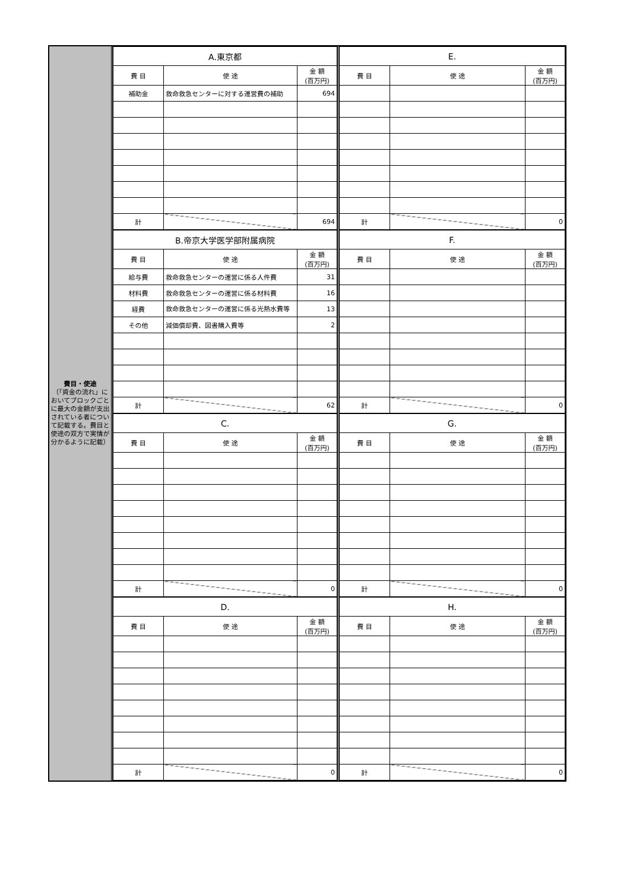費目・使途
（「資金の流れ」においてブロックごとに最大の金額が支出されている者について記載する。費目と使途の双方で実情が分かるように記載）
| A.東京都 | | |
| --- | --- | --- |
| 費 目 | 使 途 | 金 額 (百万円) |
| 補助金 | 救命救急センターに対する運営費の補助 | 694 |
| 計 | | 694 |
| E. | | |
| --- | --- | --- |
| 費 目 | 使 途 | 金 額 (百万円) |
| 計 | | 0 |
| B.帝京大学医学部附属病院 | | |
| --- | --- | --- |
| 費 目 | 使 途 | 金 額 (百万円) |
| 給与費 | 救命救急センターの運営に係る人件費 | 31 |
| 材料費 | 救命救急センターの運営に係る材料費 | 16 |
| 経費 | 救命救急センターの運営に係る光熱水費等 | 13 |
| その他 | 減価償却費、図書購入費等 | 2 |
| 計 | | 62 |
| F. | | |
| --- | --- | --- |
| 費 目 | 使 途 | 金 額 (百万円) |
| 計 | | 0 |
| C. | | |
| --- | --- | --- |
| 費 目 | 使 途 | 金 額 (百万円) |
| 計 | | 0 |
| G. | | |
| --- | --- | --- |
| 費 目 | 使 途 | 金 額 (百万円) |
| 計 | | 0 |
| D. | | |
| --- | --- | --- |
| 費 目 | 使 途 | 金 額 (百万円) |
| 計 | | 0 |
| H. | | |
| --- | --- | --- |
| 費 目 | 使 途 | 金 額 (百万円) |
| 計 | | 0 |